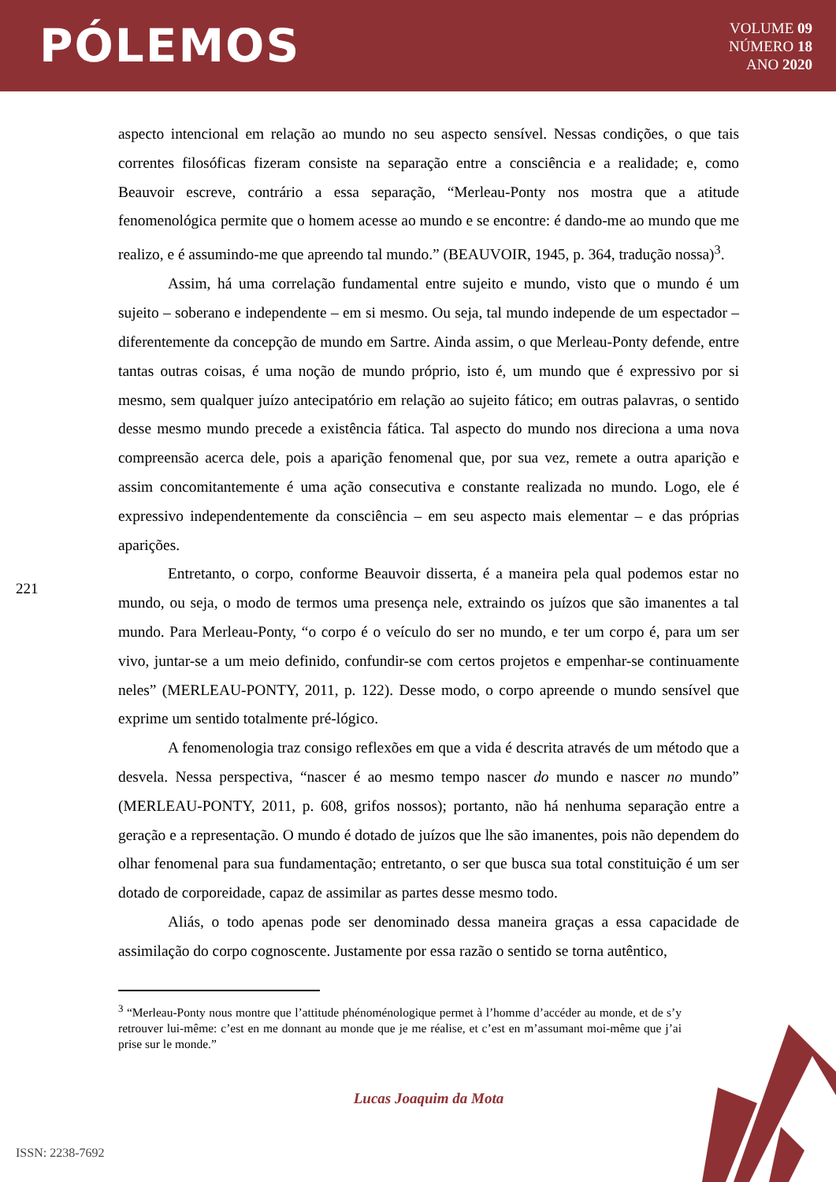PÓLEMOS
VOLUME 09
NÚMERO 18
ANO 2020
221
aspecto intencional em relação ao mundo no seu aspecto sensível. Nessas condições, o que tais correntes filosóficas fizeram consiste na separação entre a consciência e a realidade; e, como Beauvoir escreve, contrário a essa separação, “Merleau-Ponty nos mostra que a atitude fenomenológica permite que o homem acesse ao mundo e se encontre: é dando-me ao mundo que me realizo, e é assumindo-me que apreendo tal mundo.” (BEAUVOIR, 1945, p. 364, tradução nossa)<sup>3</sup>.
Assim, há uma correlação fundamental entre sujeito e mundo, visto que o mundo é um sujeito – soberano e independente – em si mesmo. Ou seja, tal mundo independe de um espectador – diferentemente da concepção de mundo em Sartre. Ainda assim, o que Merleau-Ponty defende, entre tantas outras coisas, é uma noção de mundo próprio, isto é, um mundo que é expressivo por si mesmo, sem qualquer juízo antecipatório em relação ao sujeito fático; em outras palavras, o sentido desse mesmo mundo precede a existência fática. Tal aspecto do mundo nos direciona a uma nova compreensão acerca dele, pois a aparição fenomenal que, por sua vez, remete a outra aparição e assim concomitantemente é uma ação consecutiva e constante realizada no mundo. Logo, ele é expressivo independentemente da consciência – em seu aspecto mais elementar – e das próprias aparições.
Entretanto, o corpo, conforme Beauvoir disserta, é a maneira pela qual podemos estar no mundo, ou seja, o modo de termos uma presença nele, extraindo os juízos que são imanentes a tal mundo. Para Merleau-Ponty, “o corpo é o veículo do ser no mundo, e ter um corpo é, para um ser vivo, juntar-se a um meio definido, confundir-se com certos projetos e empenhar-se continuamente neles” (MERLEAU-PONTY, 2011, p. 122). Desse modo, o corpo apreende o mundo sensível que exprime um sentido totalmente pré-lógico.
A fenomenologia traz consigo reflexões em que a vida é descrita através de um método que a desvela. Nessa perspectiva, “nascer é ao mesmo tempo nascer do mundo e nascer no mundo” (MERLEAU-PONTY, 2011, p. 608, grifos nossos); portanto, não há nenhuma separação entre a geração e a representação. O mundo é dotado de juízos que lhe são imanentes, pois não dependem do olhar fenomenal para sua fundamentação; entretanto, o ser que busca sua total constituição é um ser dotado de corporeidade, capaz de assimilar as partes desse mesmo todo.
Aliás, o todo apenas pode ser denominado dessa maneira graças a essa capacidade de assimilação do corpo cognoscente. Justamente por essa razão o sentido se torna autêntico,
<sup>3</sup> “Merleau-Ponty nous montre que l’attitude phénoménologique permet à l’homme d’accéder au monde, et de s’y retrouver lui-même: c’est en me donnant au monde que je me réalise, et c’est en m’assumant moi-même que j’ai prise sur le monde.”
Lucas Joaquim da Mota
ISSN: 2238-7692